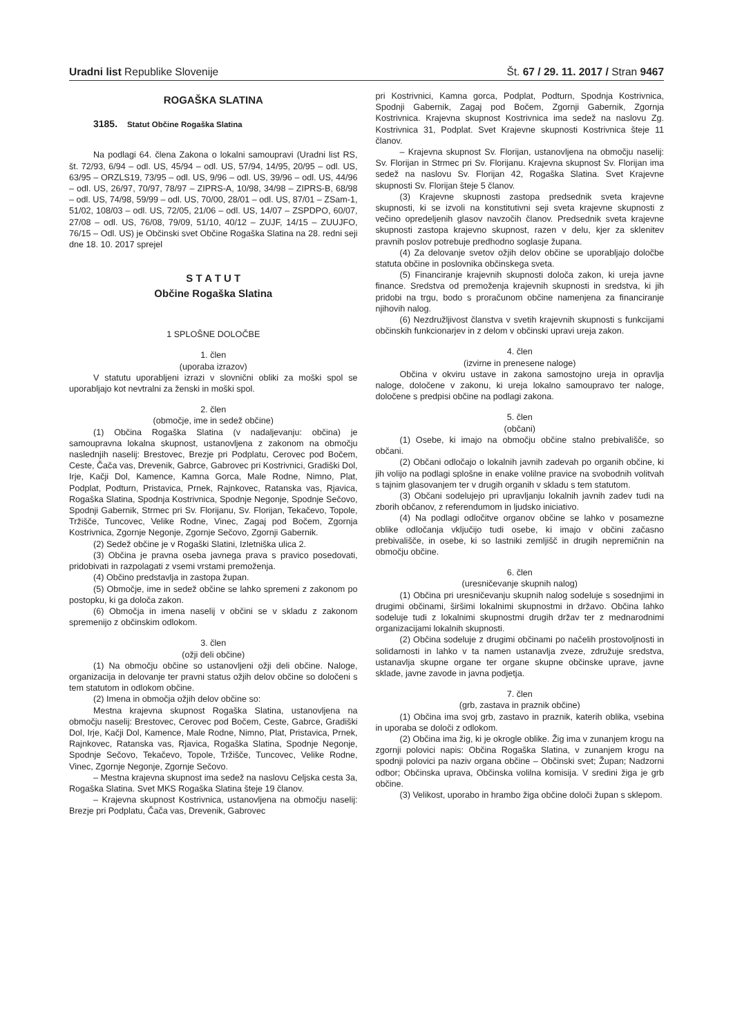Uradni list Republike Slovenije
Št. 67 / 29. 11. 2017 / Stran 9467
ROGAŠKA SLATINA
3185. Statut Občine Rogaška Slatina
Na podlagi 64. člena Zakona o lokalni samoupravi (Uradni list RS, št. 72/93, 6/94 – odl. US, 45/94 – odl. US, 57/94, 14/95, 20/95 – odl. US, 63/95 – ORZLS19, 73/95 – odl. US, 9/96 – odl. US, 39/96 – odl. US, 44/96 – odl. US, 26/97, 70/97, 78/97 – ZIPRS-A, 10/98, 34/98 – ZIPRS-B, 68/98 – odl. US, 74/98, 59/99 – odl. US, 70/00, 28/01 – odl. US, 87/01 – ZSam-1, 51/02, 108/03 – odl. US, 72/05, 21/06 – odl. US, 14/07 – ZSPDPO, 60/07, 27/08 – odl. US, 76/08, 79/09, 51/10, 40/12 – ZUJF, 14/15 – ZUUJFO, 76/15 – Odl. US) je Občinski svet Občine Rogaška Slatina na 28. redni seji dne 18. 10. 2017 sprejel
S T A T U T
Občine Rogaška Slatina
1 SPLOŠNE DOLOČBE
1. člen
(uporaba izrazov)
V statutu uporabljeni izrazi v slovnični obliki za moški spol se uporabljajo kot nevtralni za ženski in moški spol.
2. člen
(območje, ime in sedež občine)
(1) Občina Rogaška Slatina (v nadaljevanju: občina) je samoupravna lokalna skupnost, ustanovljena z zakonom na območju naslednjih naselij: Brestovec, Brezje pri Podplatu, Cerovec pod Bočem, Ceste, Čača vas, Drevenik, Gabrce, Gabrovec pri Kostrivnici, Gradiški Dol, Irje, Kačji Dol, Kamence, Kamna Gorca, Male Rodne, Nimno, Plat, Podplat, Podturn, Pristavica, Prnek, Rajnkovec, Ratanska vas, Rjavica, Rogaška Slatina, Spodnja Kostrivnica, Spodnje Negonje, Spodnje Sečovo, Spodnji Gabernik, Strmec pri Sv. Florijanu, Sv. Florijan, Tekačevo, Topole, Tržišče, Tuncovec, Velike Rodne, Vinec, Zagaj pod Bočem, Zgornja Kostrivnica, Zgornje Negonje, Zgornje Sečovo, Zgornji Gabernik.
(2) Sedež občine je v Rogaški Slatini, Izletniška ulica 2.
(3) Občina je pravna oseba javnega prava s pravico posedovati, pridobivati in razpolagati z vsemi vrstami premoženja.
(4) Občino predstavlja in zastopa župan.
(5) Območje, ime in sedež občine se lahko spremeni z zakonom po postopku, ki ga določa zakon.
(6) Območja in imena naselij v občini se v skladu z zakonom spremenijo z občinskim odlokom.
3. člen
(ožji deli občine)
(1) Na območju občine so ustanovljeni ožji deli občine. Naloge, organizacija in delovanje ter pravni status ožjih delov občine so določeni s tem statutom in odlokom občine.
(2) Imena in območja ožjih delov občine so:
Mestna krajevna skupnost Rogaška Slatina, ustanovljena na območju naselij: Brestovec, Cerovec pod Bočem, Ceste, Gabrce, Gradiški Dol, Irje, Kačji Dol, Kamence, Male Rodne, Nimno, Plat, Pristavica, Prnek, Rajnkovec, Ratanska vas, Rjavica, Rogaška Slatina, Spodnje Negonje, Spodnje Sečovo, Tekačevo, Topole, Tržišče, Tuncovec, Velike Rodne, Vinec, Zgornje Negonje, Zgornje Sečovo.
– Mestna krajevna skupnost ima sedež na naslovu Celjska cesta 3a, Rogaška Slatina. Svet MKS Rogaška Slatina šteje 19 članov.
– Krajevna skupnost Kostrivnica, ustanovljena na območju naselij: Brezje pri Podplatu, Čača vas, Drevenik, Gabrovec
pri Kostrivnici, Kamna gorca, Podplat, Podturn, Spodnja Kostrivnica, Spodnji Gabernik, Zagaj pod Bočem, Zgornji Gabernik, Zgornja Kostrivnica. Krajevna skupnost Kostrivnica ima sedež na naslovu Zg. Kostrivnica 31, Podplat. Svet Krajevne skupnosti Kostrivnica šteje 11 članov.
– Krajevna skupnost Sv. Florijan, ustanovljena na območju naselij: Sv. Florijan in Strmec pri Sv. Florijanu. Krajevna skupnost Sv. Florijan ima sedež na naslovu Sv. Florijan 42, Rogaška Slatina. Svet Krajevne skupnosti Sv. Florijan šteje 5 članov.
(3) Krajevne skupnosti zastopa predsednik sveta krajevne skupnosti, ki se izvoli na konstitutivni seji sveta krajevne skupnosti z večino opredeljenih glasov navzočih članov. Predsednik sveta krajevne skupnosti zastopa krajevno skupnost, razen v delu, kjer za sklenitev pravnih poslov potrebuje predhodno soglasje župana.
(4) Za delovanje svetov ožjih delov občine se uporabljajo določbe statuta občine in poslovnika občinskega sveta.
(5) Financiranje krajevnih skupnosti določa zakon, ki ureja javne finance. Sredstva od premoženja krajevnih skupnosti in sredstva, ki jih pridobi na trgu, bodo s proračunom občine namenjena za financiranje njihovih nalog.
(6) Nezdružljivost članstva v svetih krajevnih skupnosti s funkcijami občinskih funkcionarjev in z delom v občinski upravi ureja zakon.
4. člen
(izvirne in prenesene naloge)
Občina v okviru ustave in zakona samostojno ureja in opravlja naloge, določene v zakonu, ki ureja lokalno samoupravo ter naloge, določene s predpisi občine na podlagi zakona.
5. člen
(občani)
(1) Osebe, ki imajo na območju občine stalno prebivališče, so občani.
(2) Občani odločajo o lokalnih javnih zadevah po organih občine, ki jih volijo na podlagi splošne in enake volilne pravice na svobodnih volitvah s tajnim glasovanjem ter v drugih organih v skladu s tem statutom.
(3) Občani sodelujejo pri upravljanju lokalnih javnih zadev tudi na zborih občanov, z referendumom in ljudsko iniciativo.
(4) Na podlagi odločitve organov občine se lahko v posamezne oblike odločanja vključijo tudi osebe, ki imajo v občini začasno prebivališče, in osebe, ki so lastniki zemljišč in drugih nepremičnin na območju občine.
6. člen
(uresničevanje skupnih nalog)
(1) Občina pri uresničevanju skupnih nalog sodeluje s sosednjimi in drugimi občinami, širšimi lokalnimi skupnostmi in državo. Občina lahko sodeluje tudi z lokalnimi skupnostmi drugih držav ter z mednarodnimi organizacijami lokalnih skupnosti.
(2) Občina sodeluje z drugimi občinami po načelih prostovoljnosti in solidarnosti in lahko v ta namen ustanavlja zveze, združuje sredstva, ustanavlja skupne organe ter organe skupne občinske uprave, javne sklade, javne zavode in javna podjetja.
7. člen
(grb, zastava in praznik občine)
(1) Občina ima svoj grb, zastavo in praznik, katerih oblika, vsebina in uporaba se določi z odlokom.
(2) Občina ima žig, ki je okrogle oblike. Žig ima v zunanjem krogu na zgornji polovici napis: Občina Rogaška Slatina, v zunanjem krogu na spodnji polovici pa naziv organa občine – Občinski svet; Župan; Nadzorni odbor; Občinska uprava, Občinska volilna komisija. V sredini žiga je grb občine.
(3) Velikost, uporabo in hrambo žiga občine določi župan s sklepom.